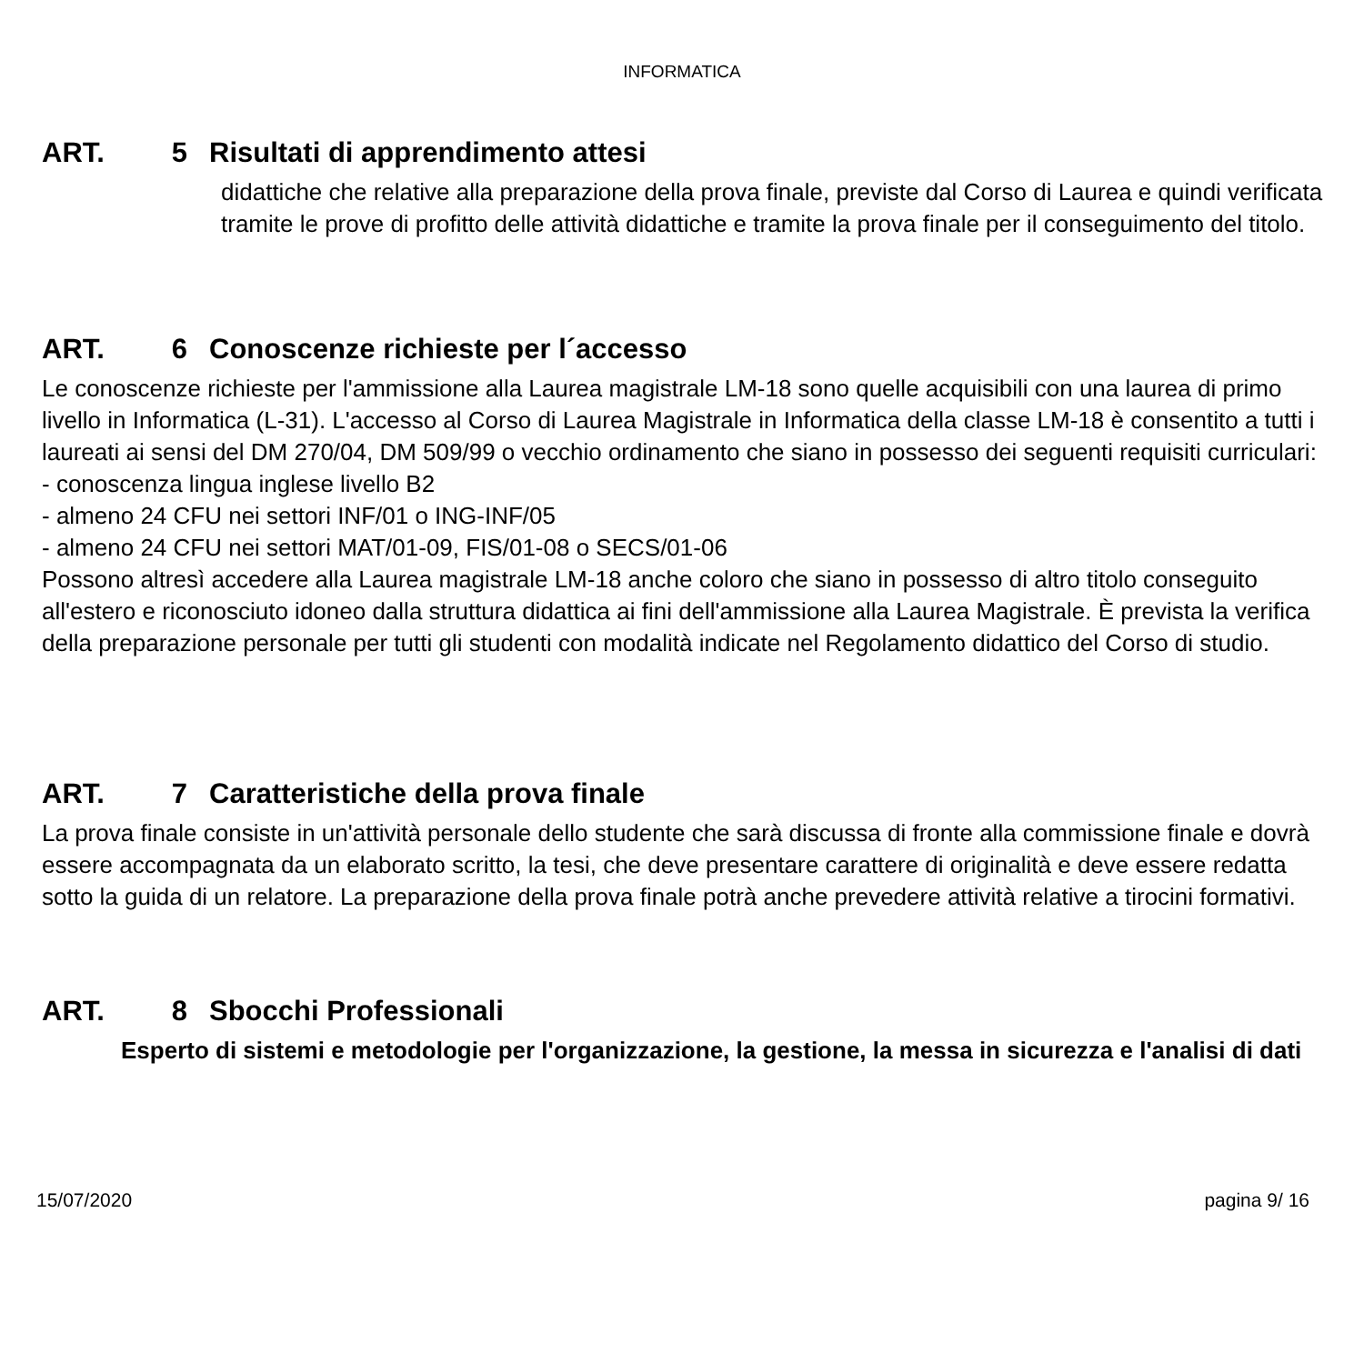INFORMATICA
ART. 5 Risultati di apprendimento attesi
didattiche che relative alla preparazione della prova finale, previste dal Corso di Laurea e quindi verificata tramite le prove di profitto delle attività didattiche e tramite la prova finale per il conseguimento del titolo.
ART. 6 Conoscenze richieste per l´accesso
Le conoscenze richieste per l'ammissione alla Laurea magistrale LM-18 sono quelle acquisibili con una laurea di primo livello in Informatica (L-31). L'accesso al Corso di Laurea Magistrale in Informatica della classe LM-18 è consentito a tutti i laureati ai sensi del DM 270/04, DM 509/99 o vecchio ordinamento che siano in possesso dei seguenti requisiti curriculari:
- conoscenza lingua inglese livello B2
- almeno 24 CFU nei settori INF/01 o ING-INF/05
- almeno 24 CFU nei settori MAT/01-09, FIS/01-08 o SECS/01-06
Possono altresì accedere alla Laurea magistrale LM-18 anche coloro che siano in possesso di altro titolo conseguito all'estero e riconosciuto idoneo dalla struttura didattica ai fini dell'ammissione alla Laurea Magistrale. È prevista la verifica della preparazione personale per tutti gli studenti con modalità indicate nel Regolamento didattico del Corso di studio.
ART. 7 Caratteristiche della prova finale
La prova finale consiste in un'attività personale dello studente che sarà discussa di fronte alla commissione finale e dovrà essere accompagnata da un elaborato scritto, la tesi, che deve presentare carattere di originalità e deve essere redatta sotto la guida di un relatore. La preparazione della prova finale potrà anche prevedere attività relative a tirocini formativi.
ART. 8 Sbocchi Professionali
Esperto di sistemi e metodologie per l'organizzazione, la gestione, la messa in sicurezza e l'analisi di dati
15/07/2020 pagina 9/ 16